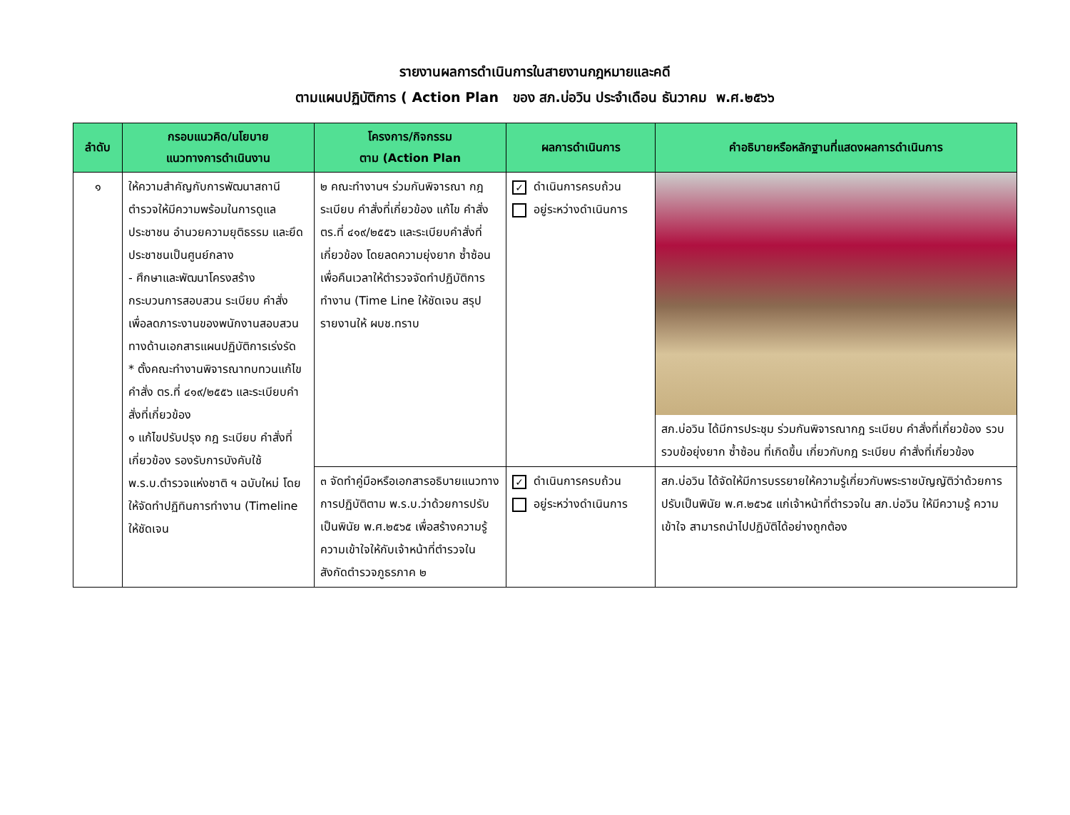รายงานผลการดำเนินการในสายงานกฎหมายและคดี
ตามแผนปฏิบัติการ ( Action Plan ของ สภ.บ่อวิน ประจำเดือน ธันวาคม พ.ศ.๒๕๖๖
| ลำดับ | กรอบแนวคิด/นโยบาย แนวทางการดำเนินงาน | โครงการ/กิจกรรม ตาม (Action Plan | ผลการดำเนินการ | คำอธิบายหรือหลักฐานที่แสดงผลการดำเนินการ |
| --- | --- | --- | --- | --- |
| ๑ | ให้ความสำคัญกับการพัฒนาสถานีตำรวจให้มีความพร้อมในการดูแลประชาชน อำนวยความยุติธรรม และยึดประชาชนเป็นศูนย์กลาง - ศึกษาและพัฒนาโครงสร้างกระบวนการสอบสวน ระเบียบ คำสั่ง เพื่อลดภาระงานของพนักงานสอบสวนทางด้านเอกสารแผนปฏิบัติการเร่งรัด * ตั้งคณะทำงานพิจารณาทบทวนแก้ไข คำสั่ง ตร.ที่ ๔๑๙/๒๕๕๖ และระเบียบคำสั่งที่เกี่ยวข้อง ๑ แก้ไขปรับปรุง กฎ ระเบียบ คำสั่งที่เกี่ยวข้อง รองรับการบังคับใช้ พ.ร.บ.ตำรวจแห่งชาติ ฯ ฉบับใหม่ โดยให้จัดทำปฏิทินการทำงาน (Timeline ให้ชัดเจน | ๒ คณะทำงานฯ ร่วมกันพิจารณา กฎ ระเบียบ คำสั่งที่เกี่ยวข้อง แก้ไข คำสั่ง ตร.ที่ ๔๑๙/๒๕๕๖ และระเบียบคำสั่งที่เกี่ยวข้อง โดยลดความยุ่งยาก ซ้ำซ้อน เพื่อคืนเวลาให้ตำรวจจัดทำปฏิบัติการทำงาน (Time Line ให้ชัดเจน สรุปรายงานให้ ผบช.ทราบ | ✓ ดำเนินการครบถ้วน อยู่ระหว่างดำเนินการ | สภ.บ่อวิน ได้มีการประชุม ร่วมกันพิจารณากฎ ระเบียบ คำสั่งที่เกี่ยวข้อง รวบรวบข้อยุ่งยาก ซ้ำซ้อน ที่เกิดขึ้น เกี่ยวกับกฎ ระเบียบ คำสั่งที่เกี่ยวข้อง |
| | | ๓ จัดทำคู่มือหรือเอกสารอธิบายแนวทางการปฏิบัติตาม พ.ร.บ.ว่าด้วยการปรับเป็นพินัย พ.ศ.๒๕๖๕ เพื่อสร้างความรู้ความเข้าใจให้กับเจ้าหน้าที่ตำรวจในสังกัดตำรวจภูธรภาค ๒ | ✓ ดำเนินการครบถ้วน อยู่ระหว่างดำเนินการ | สภ.บ่อวิน ได้จัดให้มีการบรรยายให้ความรู้เกี่ยวกับพระราชบัญญัติว่าด้วยการปรับเป็นพินัย พ.ศ.๒๕๖๕ แก่เจ้าหน้าที่ตำรวจใน สภ.บ่อวิน ให้มีความรู้ ความเข้าใจ สามารถนำไปปฏิบัติได้อย่างถูกต้อง |